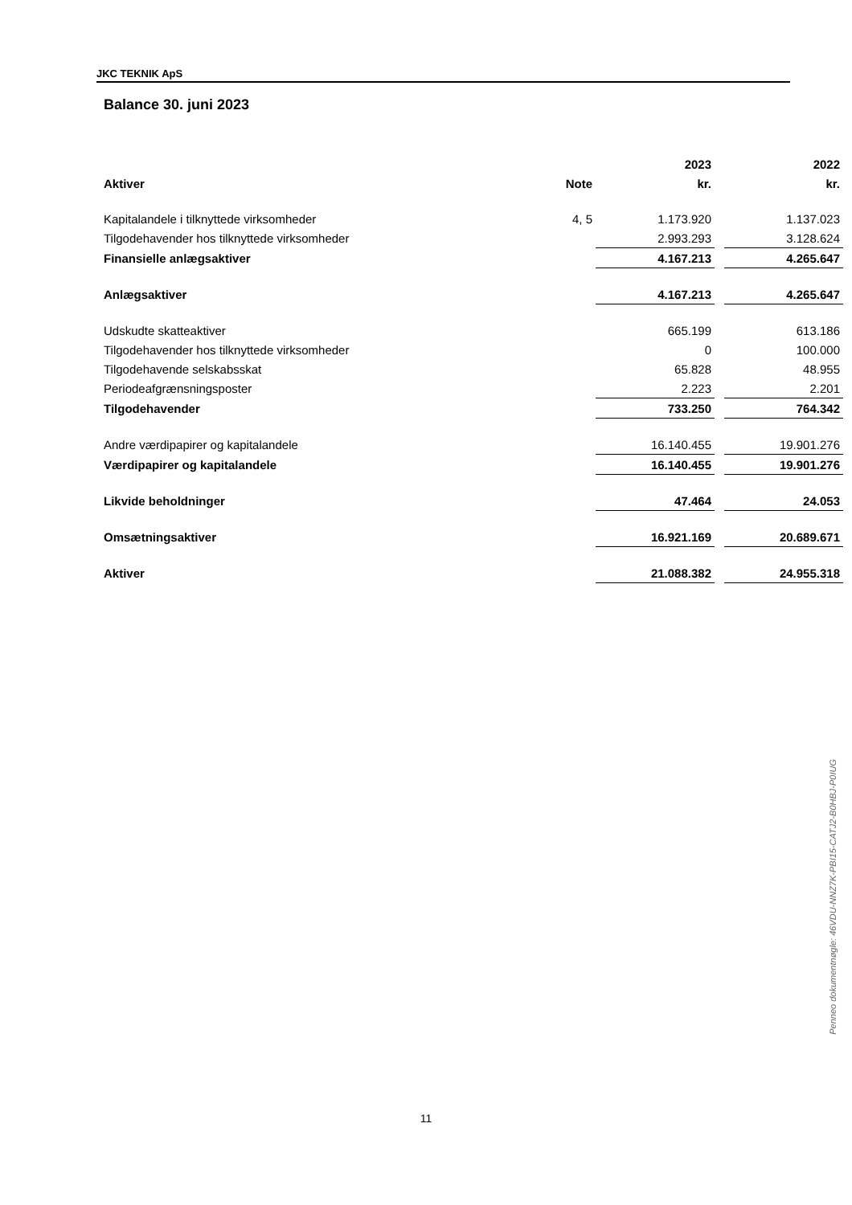JKC TEKNIK ApS
Balance 30. juni 2023
| | | 2023 | | 2022 |
| --- | --- | --- | --- | --- |
| Aktiver | Note | kr. | | kr. |
| Kapitalandele i tilknyttede virksomheder | 4, 5 | 1.173.920 | | 1.137.023 |
| Tilgodehavender hos tilknyttede virksomheder | | 2.993.293 | | 3.128.624 |
| Finansielle anlægsaktiver | | 4.167.213 | | 4.265.647 |
| Anlægsaktiver | | 4.167.213 | | 4.265.647 |
| Udskudte skatteaktiver | | 665.199 | | 613.186 |
| Tilgodehavender hos tilknyttede virksomheder | | 0 | | 100.000 |
| Tilgodehavende selskabsskat | | 65.828 | | 48.955 |
| Periodeafgrænsningsposter | | 2.223 | | 2.201 |
| Tilgodehavender | | 733.250 | | 764.342 |
| Andre værdipapirer og kapitalandele | | 16.140.455 | | 19.901.276 |
| Værdipapirer og kapitalandele | | 16.140.455 | | 19.901.276 |
| Likvide beholdninger | | 47.464 | | 24.053 |
| Omsætningsaktiver | | 16.921.169 | | 20.689.671 |
| Aktiver | | 21.088.382 | | 24.955.318 |
Penneo dokumentnøgle: 46VDU-NNZ7K-PBI15-CATJ2-B0HBJ-P0IUG
11